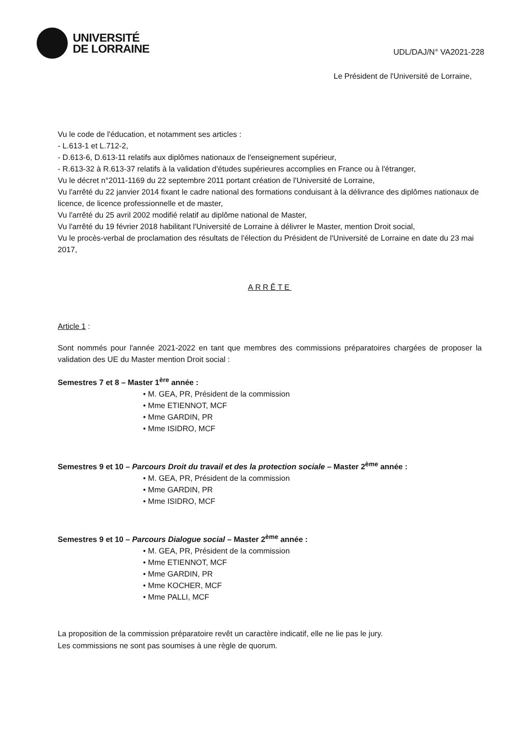UNIVERSITÉ
DE LORRAINE
UDL/DAJ/N° VA2021-228
Le Président de l'Université de Lorraine,
Vu le code de l'éducation, et notamment ses articles :
- L.613-1 et L.712-2,
- D.613-6, D.613-11 relatifs aux diplômes nationaux de l'enseignement supérieur,
- R.613-32 à R.613-37 relatifs à la validation d'études supérieures accomplies en France ou à l'étranger,
Vu le décret n°2011-1169 du 22 septembre 2011 portant création de l'Université de Lorraine,
Vu l'arrêté du 22 janvier 2014 fixant le cadre national des formations conduisant à la délivrance des diplômes nationaux de licence, de licence professionnelle et de master,
Vu l'arrêté du 25 avril 2002 modifié relatif au diplôme national de Master,
Vu l'arrêté du 19 février 2018 habilitant l'Université de Lorraine à délivrer le Master, mention Droit social,
Vu le procès-verbal de proclamation des résultats de l'élection du Président de l'Université de Lorraine en date du 23 mai 2017,
ARRÊTE
Article 1 :
Sont nommés pour l'année 2021-2022 en tant que membres des commissions préparatoires chargées de proposer la validation des UE du Master mention Droit social :
Semestres 7 et 8 – Master 1<sup>ère</sup> année :
• M. GEA, PR, Président de la commission
• Mme ETIENNOT, MCF
• Mme GARDIN, PR
• Mme ISIDRO, MCF
Semestres 9 et 10 – Parcours Droit du travail et des la protection sociale – Master 2<sup>ème</sup> année :
• M. GEA, PR, Président de la commission
• Mme GARDIN, PR
• Mme ISIDRO, MCF
Semestres 9 et 10 – Parcours Dialogue social – Master 2<sup>ème</sup> année :
• M. GEA, PR, Président de la commission
• Mme ETIENNOT, MCF
• Mme GARDIN, PR
• Mme KOCHER, MCF
• Mme PALLI, MCF
La proposition de la commission préparatoire revêt un caractère indicatif, elle ne lie pas le jury.
Les commissions ne sont pas soumises à une règle de quorum.